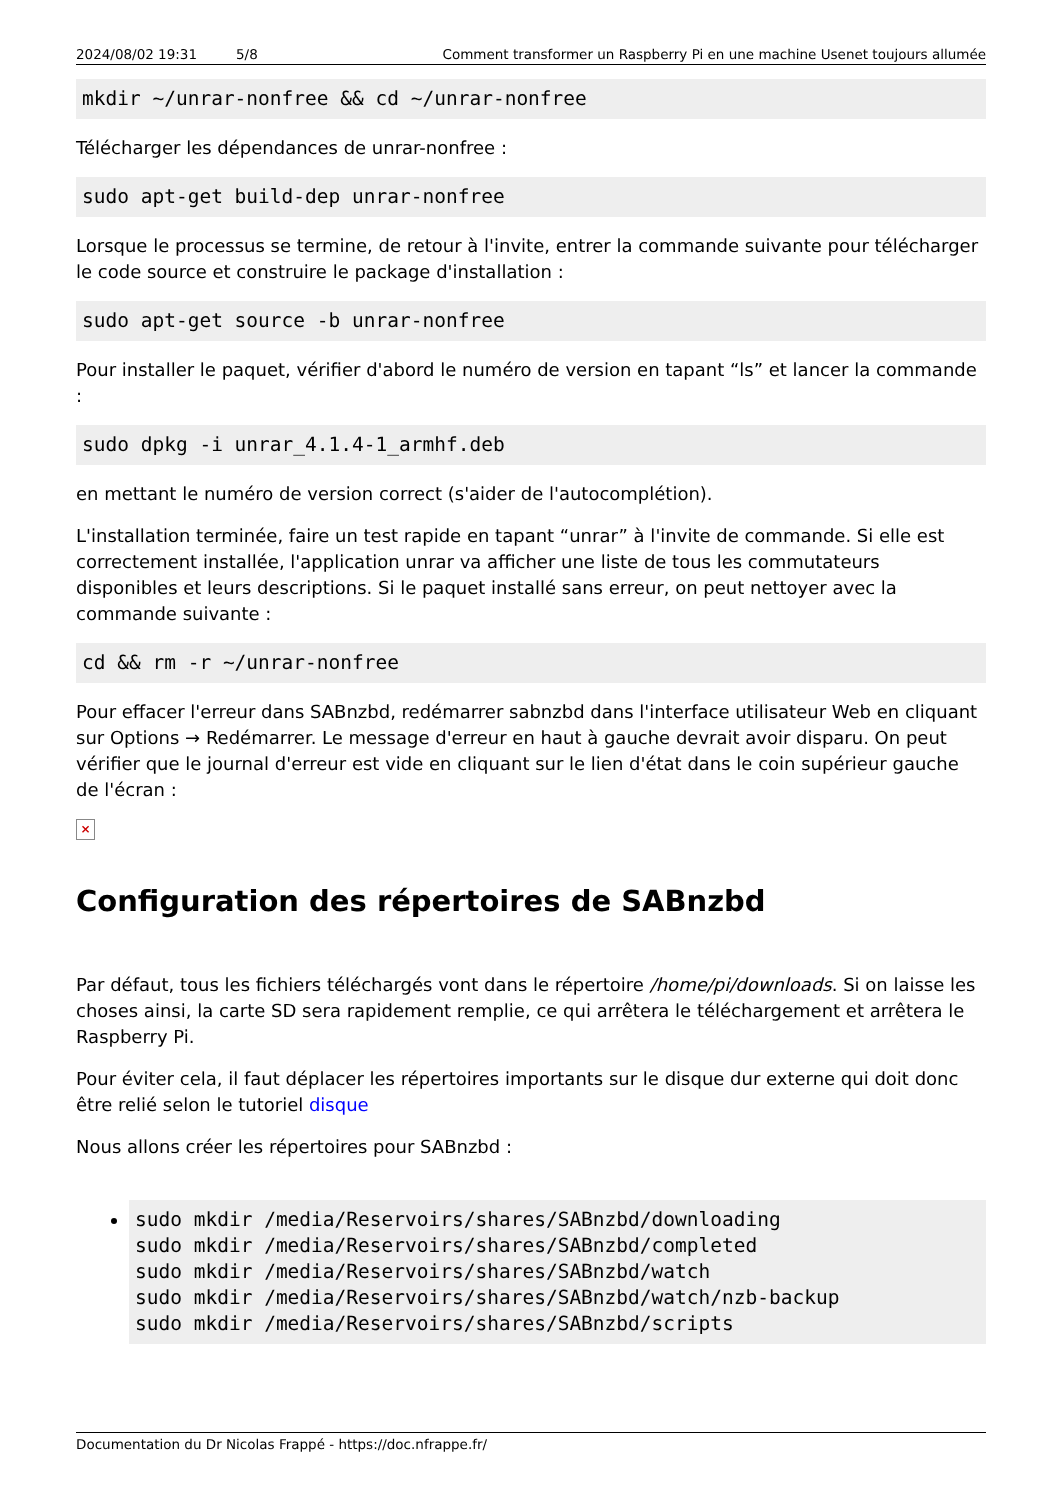2024/08/02 19:31 5/8 Comment transformer un Raspberry Pi en une machine Usenet toujours allumée
mkdir ~/unrar-nonfree && cd ~/unrar-nonfree
Télécharger les dépendances de unrar-nonfree :
sudo apt-get build-dep unrar-nonfree
Lorsque le processus se termine, de retour à l'invite, entrer la commande suivante pour télécharger le code source et construire le package d'installation :
sudo apt-get source -b unrar-nonfree
Pour installer le paquet, vérifier d'abord le numéro de version en tapant “ls” et lancer la commande :
sudo dpkg -i unrar_4.1.4-1_armhf.deb
en mettant le numéro de version correct (s'aider de l'autocomplétion).
L'installation terminée, faire un test rapide en tapant “unrar” à l'invite de commande. Si elle est correctement installée, l'application unrar va afficher une liste de tous les commutateurs disponibles et leurs descriptions. Si le paquet installé sans erreur, on peut nettoyer avec la commande suivante :
cd && rm -r ~/unrar-nonfree
Pour effacer l'erreur dans SABnzbd, redémarrer sabnzbd dans l'interface utilisateur Web en cliquant sur Options → Redémarrer. Le message d'erreur en haut à gauche devrait avoir disparu. On peut vérifier que le journal d'erreur est vide en cliquant sur le lien d'état dans le coin supérieur gauche de l'écran :
×
Configuration des répertoires de SABnzbd
Par défaut, tous les fichiers téléchargés vont dans le répertoire /home/pi/downloads. Si on laisse les choses ainsi, la carte SD sera rapidement remplie, ce qui arrêtera le téléchargement et arrêtera le Raspberry Pi.
Pour éviter cela, il faut déplacer les répertoires importants sur le disque dur externe qui doit donc être relié selon le tutoriel disque
Nous allons créer les répertoires pour SABnzbd :
sudo mkdir /media/Reservoirs/shares/SABnzbd/downloading
sudo mkdir /media/Reservoirs/shares/SABnzbd/completed
sudo mkdir /media/Reservoirs/shares/SABnzbd/watch
sudo mkdir /media/Reservoirs/shares/SABnzbd/watch/nzb-backup
sudo mkdir /media/Reservoirs/shares/SABnzbd/scripts
Documentation du Dr Nicolas Frappé - https://doc.nfrappe.fr/